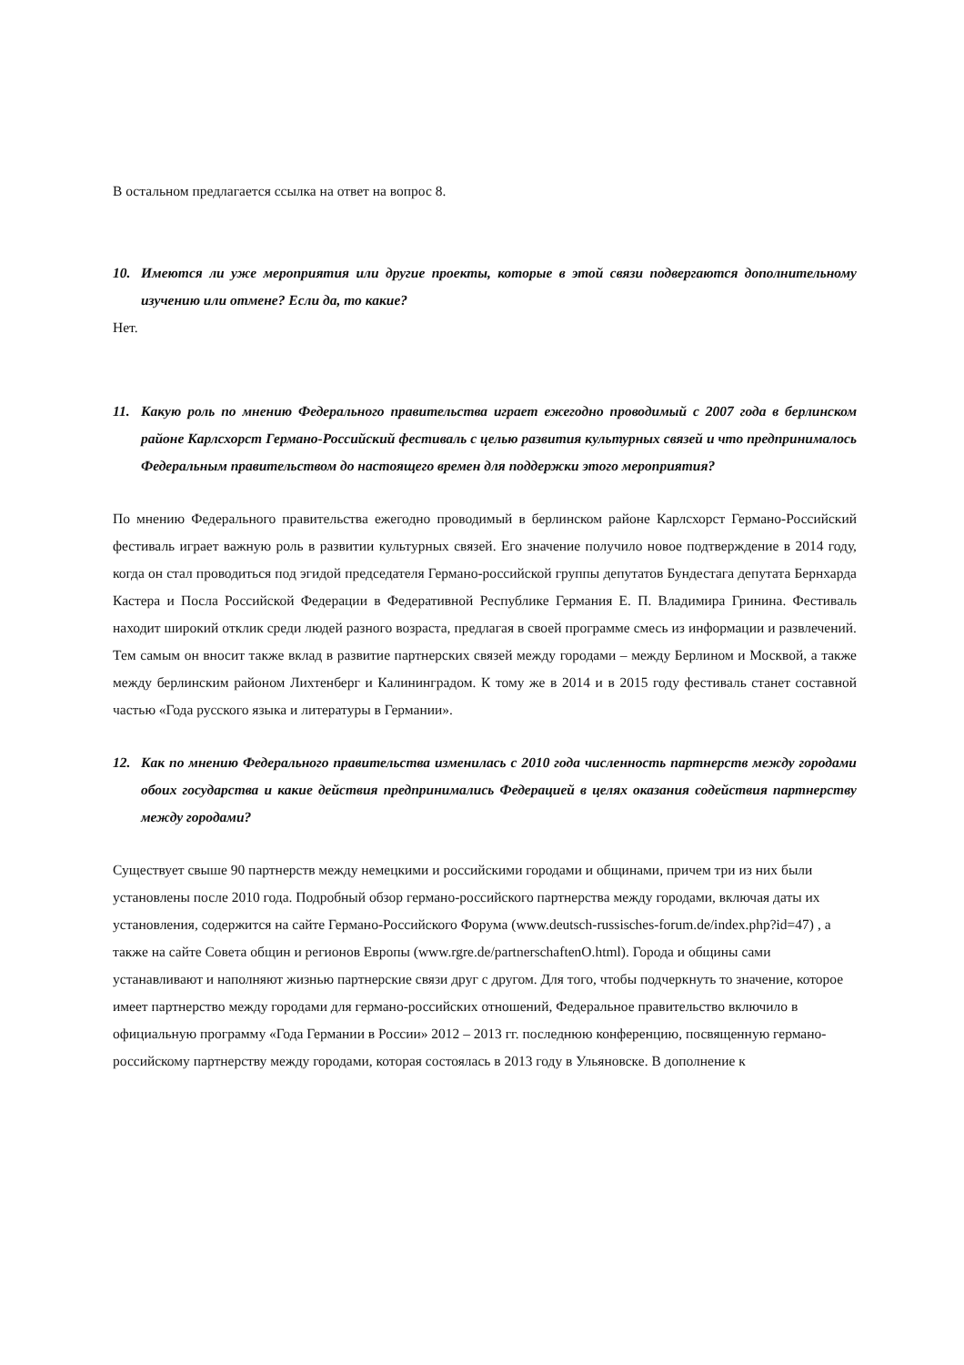В остальном предлагается ссылка на ответ на вопрос 8.
10. Имеются ли уже мероприятия или другие проекты, которые в этой связи подвергаются дополнительному изучению или отмене? Если да, то какие?
Нет.
11. Какую роль по мнению Федерального правительства играет ежегодно проводимый с 2007 года в берлинском районе Карлсхорст Германо-Российский фестиваль с целью развития культурных связей и что предпринималось Федеральным правительством до настоящего времен для поддержки этого мероприятия?
По мнению Федерального правительства ежегодно проводимый в берлинском районе Карлсхорст Германо-Российский фестиваль играет важную роль в развитии культурных связей. Его значение получило новое подтверждение в 2014 году, когда он стал проводиться под эгидой председателя Германо-российской группы депутатов Бундестага депутата Бернхарда Кастера и Посла Российской Федерации в Федеративной Республике Германия Е. П. Владимира Гринина. Фестиваль находит широкий отклик среди людей разного возраста, предлагая в своей программе смесь из информации и развлечений. Тем самым он вносит также вклад в развитие партнерских связей между городами – между Берлином и Москвой, а также между берлинским районом Лихтенберг и Калининградом. К тому же в 2014 и в 2015 году фестиваль станет составной частью «Года русского языка и литературы в Германии».
12. Как по мнению Федерального правительства изменилась с 2010 года численность партнерств между городами обоих государства и какие действия предпринимались Федерацией в целях оказания содействия партнерству между городами?
Существует свыше 90 партнерств между немецкими и российскими городами и общинами, причем три из них были установлены после 2010 года. Подробный обзор германо-российского партнерства между городами, включая даты их установления, содержится на сайте Германо-Российского Форума (www.deutsch-russisches-forum.de/index.php?id=47) , а также на сайте Совета общин и регионов Европы (www.rgre.de/partnerschaftenO.html). Города и общины сами устанавливают и наполняют жизнью партнерские связи друг с другом. Для того, чтобы подчеркнуть то значение, которое имеет партнерство между городами для германо-российских отношений, Федеральное правительство включило в официальную программу «Года Германии в России» 2012 – 2013 гг. последнюю конференцию, посвященную германо-российскому партнерству между городами, которая состоялась в 2013 году в Ульяновске. В дополнение к